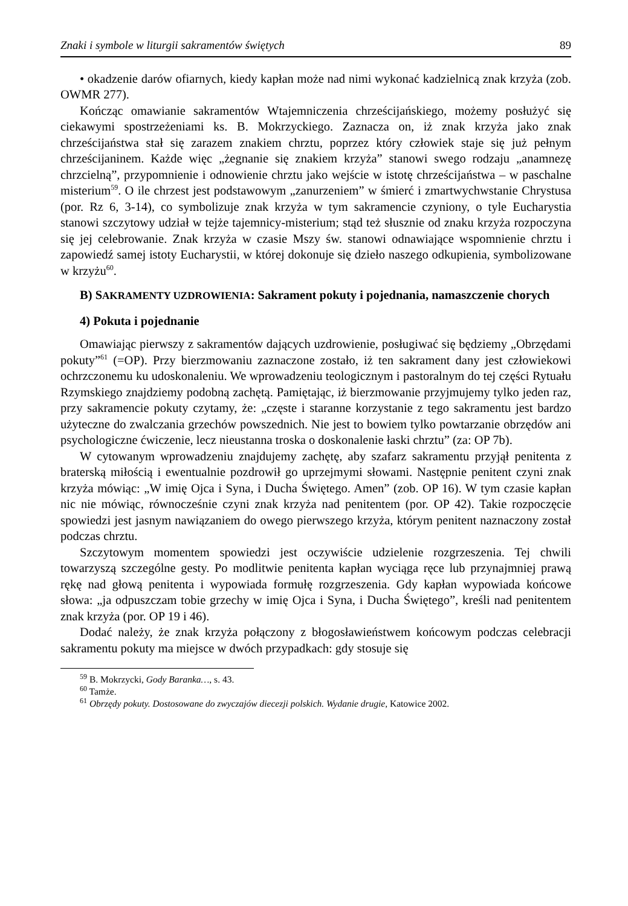Znaki i symbole w liturgii sakramentów świętych 89
• okadzenie darów ofiarnych, kiedy kapłan może nad nimi wykonać kadzielnicą znak krzyża (zob. OWMR 277).
Kończąc omawianie sakramentów Wtajemniczenia chrześcijańskiego, możemy posłużyć się ciekawymi spostrzeżeniami ks. B. Mokrzyckiego. Zaznacza on, iż znak krzyża jako znak chrześcijaństwa stał się zarazem znakiem chrztu, poprzez który człowiek staje się już pełnym chrześcijaninem. Każde więc „żegnanie się znakiem krzyża” stanowi swego rodzaju „anamnezę chrzcielną”, przypomnienie i odnowienie chrztu jako wejście w istotę chrześcijaństwa – w paschalne misterium<sup>59</sup>. O ile chrzest jest podstawowym „zanurzeniem” w śmierć i zmartwychwstanie Chrystusa (por. Rz 6, 3-14), co symbolizuje znak krzyża w tym sakramencie czyniony, o tyle Eucharystia stanowi szczytowy udział w tejże tajemnicy-misterium; stąd też słusznie od znaku krzyża rozpoczyna się jej celebrowanie. Znak krzyża w czasie Mszy św. stanowi odnawiające wspomnienie chrztu i zapowiedź samej istoty Eucharystii, w której dokonuje się dzieło naszego odkupienia, symbolizowane w krzyżu<sup>60</sup>.
B) SAKRAMENTY UZDROWIENIA: Sakrament pokuty i pojednania, namaszczenie chorych
4) Pokuta i pojednanie
Omawiając pierwszy z sakramentów dających uzdrowienie, posługiwać się będziemy „Obrzędami pokuty”<sup>61</sup> (=OP). Przy bierzmowaniu zaznaczone zostało, iż ten sakrament dany jest człowiekowi ochrzczonemu ku udoskonaleniu. We wprowadzeniu teologicznym i pastoralnym do tej części Rytuału Rzymskiego znajdziemy podobną zachętą. Pamiętając, iż bierzmowanie przyjmujemy tylko jeden raz, przy sakramencie pokuty czytamy, że: „częste i staranne korzystanie z tego sakramentu jest bardzo użyteczne do zwalczania grzechów powszednich. Nie jest to bowiem tylko powtarzanie obrzędów ani psychologiczne ćwiczenie, lecz nieustanna troska o doskonalenie łaski chrztu” (za: OP 7b).
W cytowanym wprowadzeniu znajdujemy zachętę, aby szafarz sakramentu przyjął penitenta z braterską miłością i ewentualnie pozdrowił go uprzejmymi słowami. Następnie penitent czyni znak krzyża mówiąc: „W imię Ojca i Syna, i Ducha Świętego. Amen” (zob. OP 16). W tym czasie kapłan nic nie mówiąc, równocześnie czyni znak krzyża nad penitentem (por. OP 42). Takie rozpoczęcie spowiedzi jest jasnym nawiązaniem do owego pierwszego krzyża, którym penitent naznaczony został podczas chrztu.
Szczytowym momentem spowiedzi jest oczywiście udzielenie rozgrzeszenia. Tej chwili towarzyszą szczególne gesty. Po modlitwie penitenta kapłan wyciąga ręce lub przynajmniej prawą rękę nad głową penitenta i wypowiada formułę rozgrzeszenia. Gdy kapłan wypowiada końcowe słowa: „ja odpuszczam tobie grzechy w imię Ojca i Syna, i Ducha Świętego”, kreśli nad penitentem znak krzyża (por. OP 19 i 46).
Dodać należy, że znak krzyża połączony z błogosławieństwem końcowym podczas celebracji sakramentu pokuty ma miejsce w dwóch przypadkach: gdy stosuje się
<sup>59</sup> B. Mokrzycki, Gody Baranka…, s. 43.
<sup>60</sup> Tamże.
<sup>61</sup> Obrzędy pokuty. Dostosowane do zwyczajów diecezji polskich. Wydanie drugie, Katowice 2002.